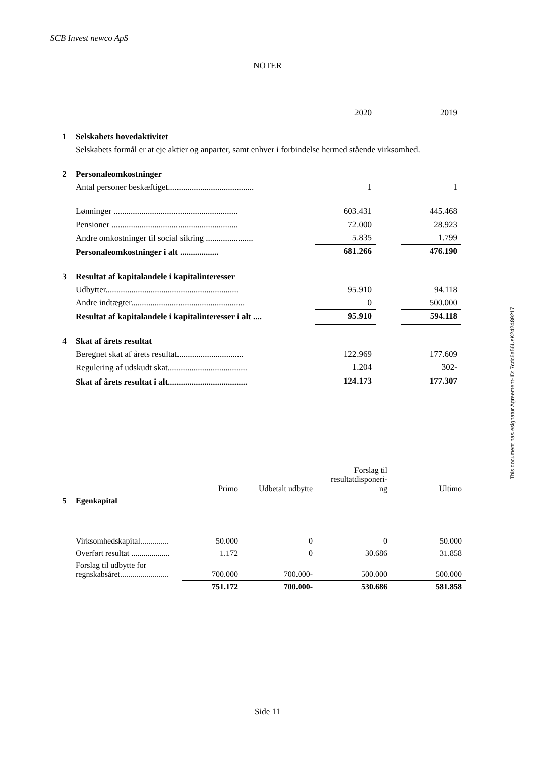SCB Invest newco ApS
NOTER
| | | 2020 | | 2019 |
| 1 | Selskabets hovedaktivitet | | | |
| | Selskabets formål er at eje aktier og anparter, samt enhver i forbindelse hermed stående virksomhed. | | | |
| 2 | Personaleomkostninger | | | |
| | Antal personer beskæftiget........................................ | 1 | | 1 |
| | Lønninger .......................................................... | 603.431 | | 445.468 |
| | Pensioner ........................................................... | 72.000 | | 28.923 |
| | Andre omkostninger til social sikring ...................... | 5.835 | | 1.799 |
| | Personaleomkostninger i alt .................. | 681.266 | | 476.190 |
| 3 | Resultat af kapitalandele i kapitalinteresser | | | |
| | Udbytter.............................................................. | 95.910 | | 94.118 |
| | Andre indtægter..................................................... | 0 | | 500.000 |
| | Resultat af kapitalandele i kapitalinteresser i alt .... | 95.910 | | 594.118 |
| 4 | Skat af årets resultat | | | |
| | Beregnet skat af årets resultat............................... | 122.969 | | 177.609 |
| | Regulering af udskudt skat..................................... | 1.204 | | 302- |
| | Skat af årets resultat i alt..................................... | 124.173 | | 177.307 |
| | | Primo | Udbetalt udbytte | Forslag til resultatdisponeri- ng | Ultimo |
| 5 | Egenkapital | | | | |
| | Virksomhedskapital.............. | 50.000 | 0 | 0 | 50.000 |
| | Overført resultat ................... | 1.172 | 0 | 30.686 | 31.858 |
| | Forslag til udbytte for regnskabsåret........................ | 700.000 | 700.000- | 500.000 | 500.000 |
| | | 751.172 | 700.000- | 530.686 | 581.858 |
This document has esignatur Agreement-ID: 7cdc6a56UsK242489217
Side 11